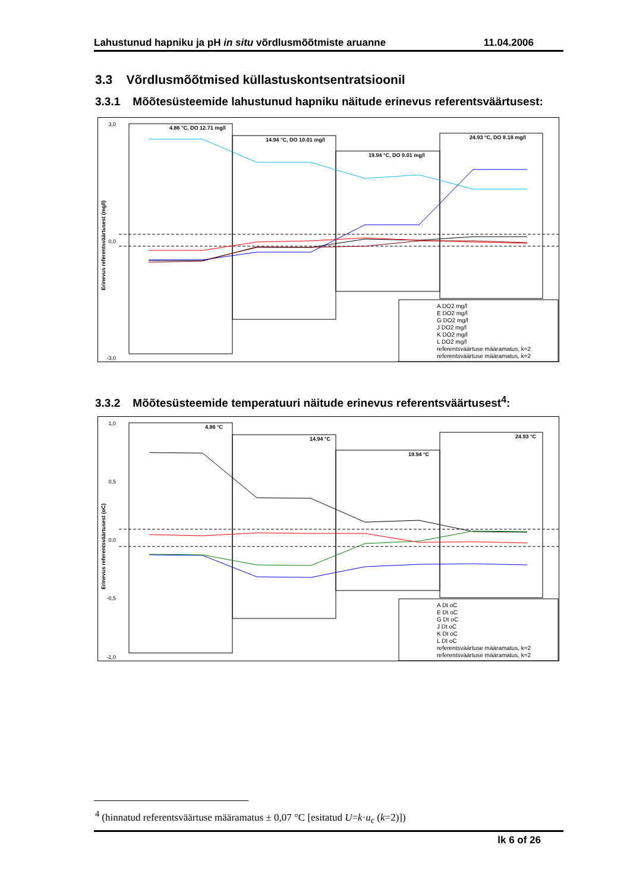Lahustunud hapniku ja pH in situ võrdlusmõõtmiste aruanne 11.04.2006
3.3 Võrdlusmõõtmised küllastuskontsentratsioonil
3.3.1 Mõõtesüsteemide lahustunud hapniku näitude erinevus referentsväärtusest:
3,0
0,0
-3,0
Erinevus referentsväärtusest (mg/l)
4.86 °C, DO 12.71 mg/l
14.94 °C, DO 10.01 mg/l
19.94 °C, DO 9.01 mg/l
24.93 °C, DO 8.18 mg/l
A DO2 mg/l
E DO2 mg/l
G DO2 mg/l
J DO2 mg/l
K DO2 mg/l
L DO2 mg/l
referentsväärtuse määramatus, k=2
referentsväärtuse määramatus, k=2
3.3.2 Mõõtesüsteemide temperatuuri näitude erinevus referentsväärtusest<sup>4</sup>:
1,0
0,5
0,0
-0,5
-1,0
Erinevus referentsväärtusest (oC)
4.86 °C
14.94 °C
19.94 °C
24.93 °C
A Dt oC
E Dt oC
G Dt oC
J Dt oC
K Dt oC
L Dt oC
referentsväärtuse määramatus, k=2
referentsväärtuse määramatus, k=2
<sup>4</sup> (hinnatud referentsväärtuse määramatus ± 0,07 °C [esitatud U=k·u<sub>c</sub> (k=2)])
lk 6 of 26